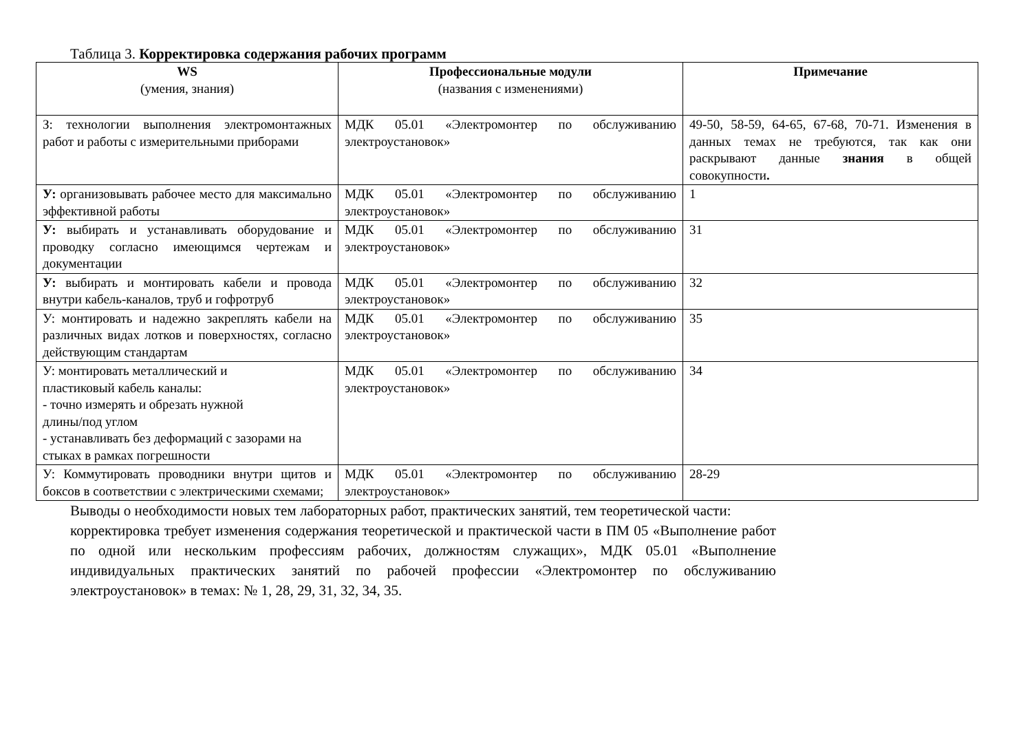Таблица 3. Корректировка содержания рабочих программ
| WS (умения, знания) | Профессиональные модули (названия с изменениями) | Примечание |
| --- | --- | --- |
| З: технологии выполнения электромонтажных работ и работы с измерительными приборами | МДК 05.01 «Электромонтер по обслуживанию электроустановок» | 49-50, 58-59, 64-65, 67-68, 70-71. Изменения в данных темах не требуются, так как они раскрывают данные знания в общей совокупности . |
| У: организовывать рабочее место для максимально эффективной работы | МДК 05.01 «Электромонтер по обслуживанию электроустановок» | 1 |
| У: выбирать и устанавливать оборудование и проводку согласно имеющимся чертежам и документации | МДК 05.01 «Электромонтер по обслуживанию электроустановок» | 31 |
| У: выбирать и монтировать кабели и провода внутри кабель-каналов, труб и гофротруб | МДК 05.01 «Электромонтер по обслуживанию электроустановок» | 32 |
| У: монтировать и надежно закреплять кабели на различных видах лотков и поверхностях, согласно действующим стандартам | МДК 05.01 «Электромонтер по обслуживанию электроустановок» | 35 |
| У: монтировать металлический и пластиковый кабель каналы: - точно измерять и обрезать нужной длины/под углом - устанавливать без деформаций с зазорами на стыках в рамках погрешности | МДК 05.01 «Электромонтер по обслуживанию электроустановок» | 34 |
| У: Коммутировать проводники внутри щитов и боксов в соответствии с электрическими схемами; | МДК 05.01 «Электромонтер по обслуживанию электроустановок» | 28-29 |
Выводы о необходимости новых тем лабораторных работ, практических занятий, тем теоретической части:
корректировка требует изменения содержания теоретической и практической части в ПМ 05 «Выполнение работ по одной или нескольким профессиям рабочих, должностям служащих», МДК 05.01 «Выполнение индивидуальных практических занятий по рабочей профессии «Электромонтер по обслуживанию электроустановок» в темах: № 1, 28, 29, 31, 32, 34, 35.